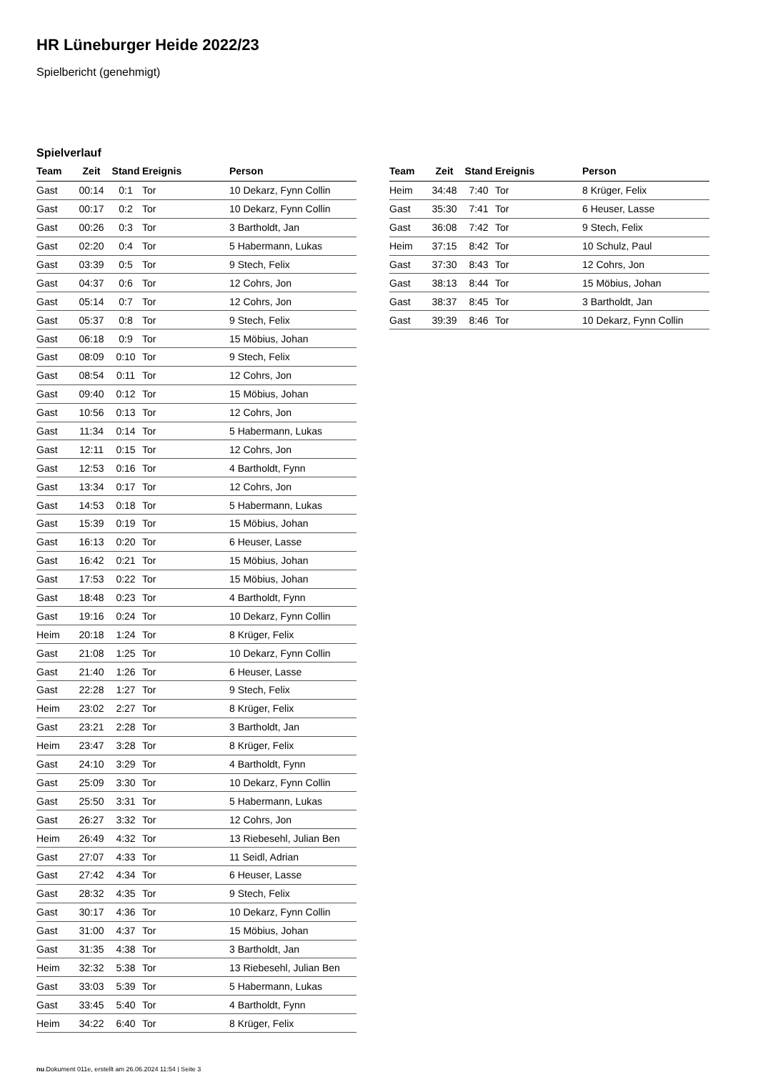HR Lüneburger Heide 2022/23
Spielbericht (genehmigt)
Spielverlauf
| Team | Zeit | Stand | Ereignis | Person |
| --- | --- | --- | --- | --- |
| Gast | 00:14 | 0:1 | Tor | 10 Dekarz, Fynn Collin |
| Gast | 00:17 | 0:2 | Tor | 10 Dekarz, Fynn Collin |
| Gast | 00:26 | 0:3 | Tor | 3 Bartholdt, Jan |
| Gast | 02:20 | 0:4 | Tor | 5 Habermann, Lukas |
| Gast | 03:39 | 0:5 | Tor | 9 Stech, Felix |
| Gast | 04:37 | 0:6 | Tor | 12 Cohrs, Jon |
| Gast | 05:14 | 0:7 | Tor | 12 Cohrs, Jon |
| Gast | 05:37 | 0:8 | Tor | 9 Stech, Felix |
| Gast | 06:18 | 0:9 | Tor | 15 Möbius, Johan |
| Gast | 08:09 | 0:10 | Tor | 9 Stech, Felix |
| Gast | 08:54 | 0:11 | Tor | 12 Cohrs, Jon |
| Gast | 09:40 | 0:12 | Tor | 15 Möbius, Johan |
| Gast | 10:56 | 0:13 | Tor | 12 Cohrs, Jon |
| Gast | 11:34 | 0:14 | Tor | 5 Habermann, Lukas |
| Gast | 12:11 | 0:15 | Tor | 12 Cohrs, Jon |
| Gast | 12:53 | 0:16 | Tor | 4 Bartholdt, Fynn |
| Gast | 13:34 | 0:17 | Tor | 12 Cohrs, Jon |
| Gast | 14:53 | 0:18 | Tor | 5 Habermann, Lukas |
| Gast | 15:39 | 0:19 | Tor | 15 Möbius, Johan |
| Gast | 16:13 | 0:20 | Tor | 6 Heuser, Lasse |
| Gast | 16:42 | 0:21 | Tor | 15 Möbius, Johan |
| Gast | 17:53 | 0:22 | Tor | 15 Möbius, Johan |
| Gast | 18:48 | 0:23 | Tor | 4 Bartholdt, Fynn |
| Gast | 19:16 | 0:24 | Tor | 10 Dekarz, Fynn Collin |
| Heim | 20:18 | 1:24 | Tor | 8 Krüger, Felix |
| Gast | 21:08 | 1:25 | Tor | 10 Dekarz, Fynn Collin |
| Gast | 21:40 | 1:26 | Tor | 6 Heuser, Lasse |
| Gast | 22:28 | 1:27 | Tor | 9 Stech, Felix |
| Heim | 23:02 | 2:27 | Tor | 8 Krüger, Felix |
| Gast | 23:21 | 2:28 | Tor | 3 Bartholdt, Jan |
| Heim | 23:47 | 3:28 | Tor | 8 Krüger, Felix |
| Gast | 24:10 | 3:29 | Tor | 4 Bartholdt, Fynn |
| Gast | 25:09 | 3:30 | Tor | 10 Dekarz, Fynn Collin |
| Gast | 25:50 | 3:31 | Tor | 5 Habermann, Lukas |
| Gast | 26:27 | 3:32 | Tor | 12 Cohrs, Jon |
| Heim | 26:49 | 4:32 | Tor | 13 Riebesehl, Julian Ben |
| Gast | 27:07 | 4:33 | Tor | 11 Seidl, Adrian |
| Gast | 27:42 | 4:34 | Tor | 6 Heuser, Lasse |
| Gast | 28:32 | 4:35 | Tor | 9 Stech, Felix |
| Gast | 30:17 | 4:36 | Tor | 10 Dekarz, Fynn Collin |
| Gast | 31:00 | 4:37 | Tor | 15 Möbius, Johan |
| Gast | 31:35 | 4:38 | Tor | 3 Bartholdt, Jan |
| Heim | 32:32 | 5:38 | Tor | 13 Riebesehl, Julian Ben |
| Gast | 33:03 | 5:39 | Tor | 5 Habermann, Lukas |
| Gast | 33:45 | 5:40 | Tor | 4 Bartholdt, Fynn |
| Heim | 34:22 | 6:40 | Tor | 8 Krüger, Felix |
| Team | Zeit | Stand | Ereignis | Person |
| --- | --- | --- | --- | --- |
| Heim | 34:48 | 7:40 | Tor | 8 Krüger, Felix |
| Gast | 35:30 | 7:41 | Tor | 6 Heuser, Lasse |
| Gast | 36:08 | 7:42 | Tor | 9 Stech, Felix |
| Heim | 37:15 | 8:42 | Tor | 10 Schulz, Paul |
| Gast | 37:30 | 8:43 | Tor | 12 Cohrs, Jon |
| Gast | 38:13 | 8:44 | Tor | 15 Möbius, Johan |
| Gast | 38:37 | 8:45 | Tor | 3 Bartholdt, Jan |
| Gast | 39:39 | 8:46 | Tor | 10 Dekarz, Fynn Collin |
nu.Dokument 011e, erstellt am 26.06.2024 11:54 | Seite 3